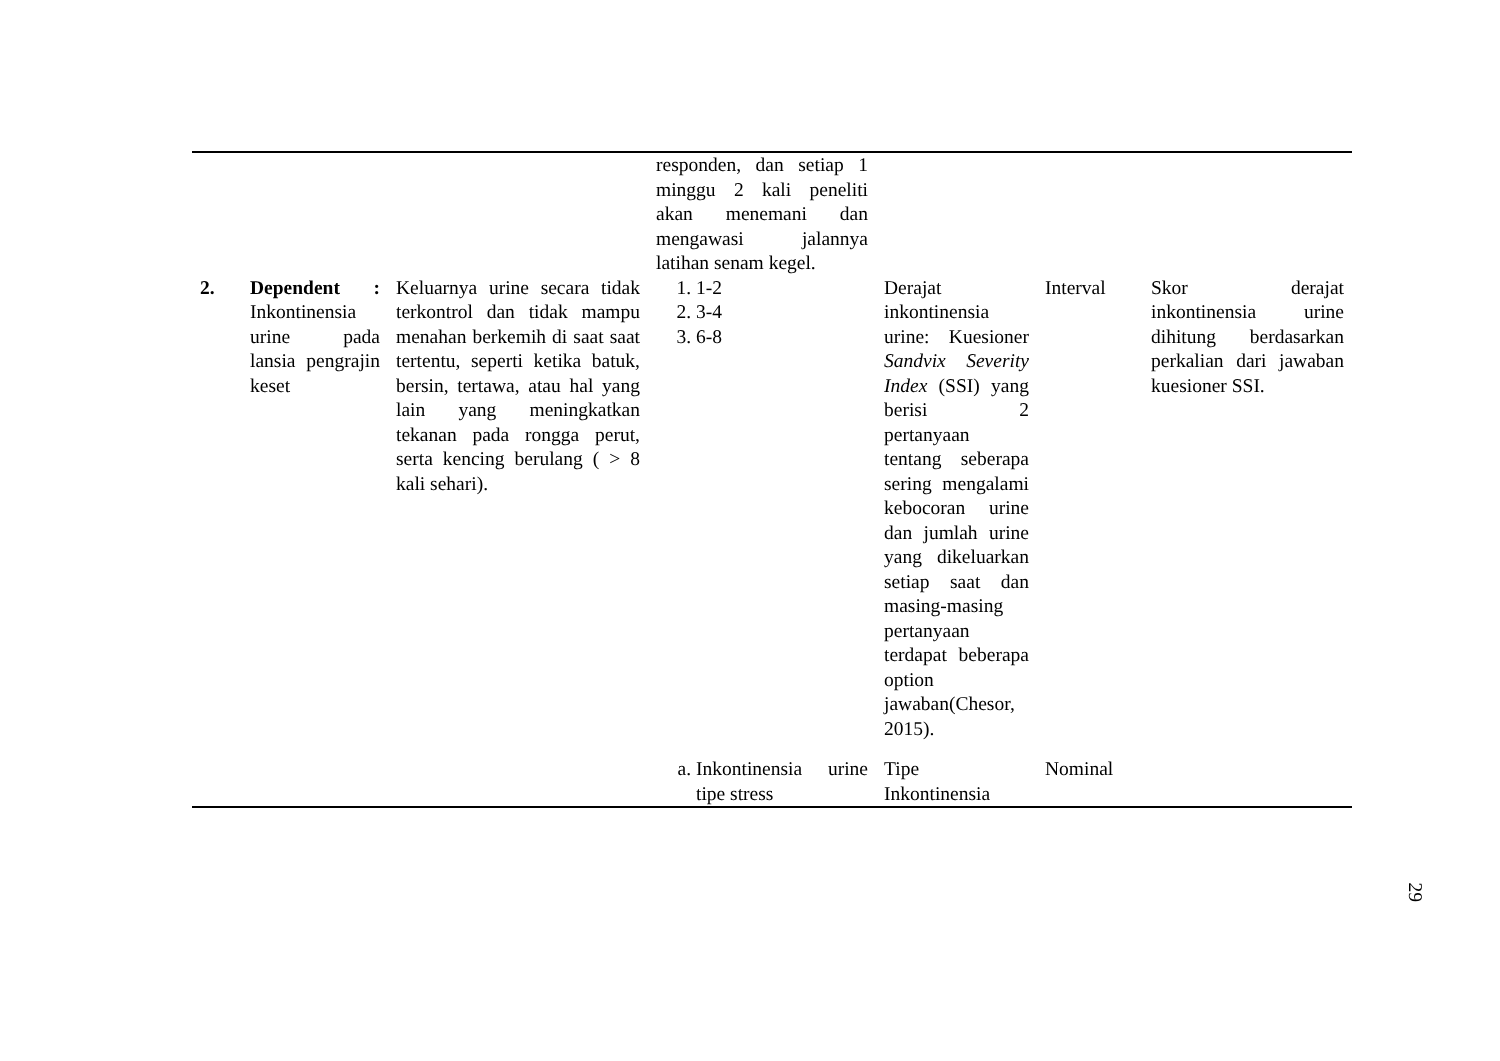| | | | responden, dan setiap 1 minggu 2 kali peneliti akan menemani dan mengawasi jalannya latihan senam kegel. | | | |
| 2. | Dependent : Inkontinensia urine pada lansia pengrajin keset | Keluarnya urine secara tidak terkontrol dan tidak mampu menahan berkemih di saat saat tertentu, seperti ketika batuk, bersin, tertawa, atau hal yang lain yang meningkatkan tekanan pada rongga perut, serta kencing berulang ( > 8 kali sehari). | 1. 1-2 2. 3-4 3. 6-8 | Derajat inkontinensia urine: Kuesioner Sandvix Severity Index (SSI) yang berisi 2 pertanyaan tentang seberapa sering mengalami kebocoran urine dan jumlah urine yang dikeluarkan setiap saat dan masing-masing pertanyaan terdapat beberapa option jawaban(Chesor, 2015). | Interval | Skor derajat inkontinensia urine dihitung berdasarkan perkalian dari jawaban kuesioner SSI. |
| | | | a. Inkontinensia urine tipe stress | Tipe Inkontinensia | Nominal | |
29